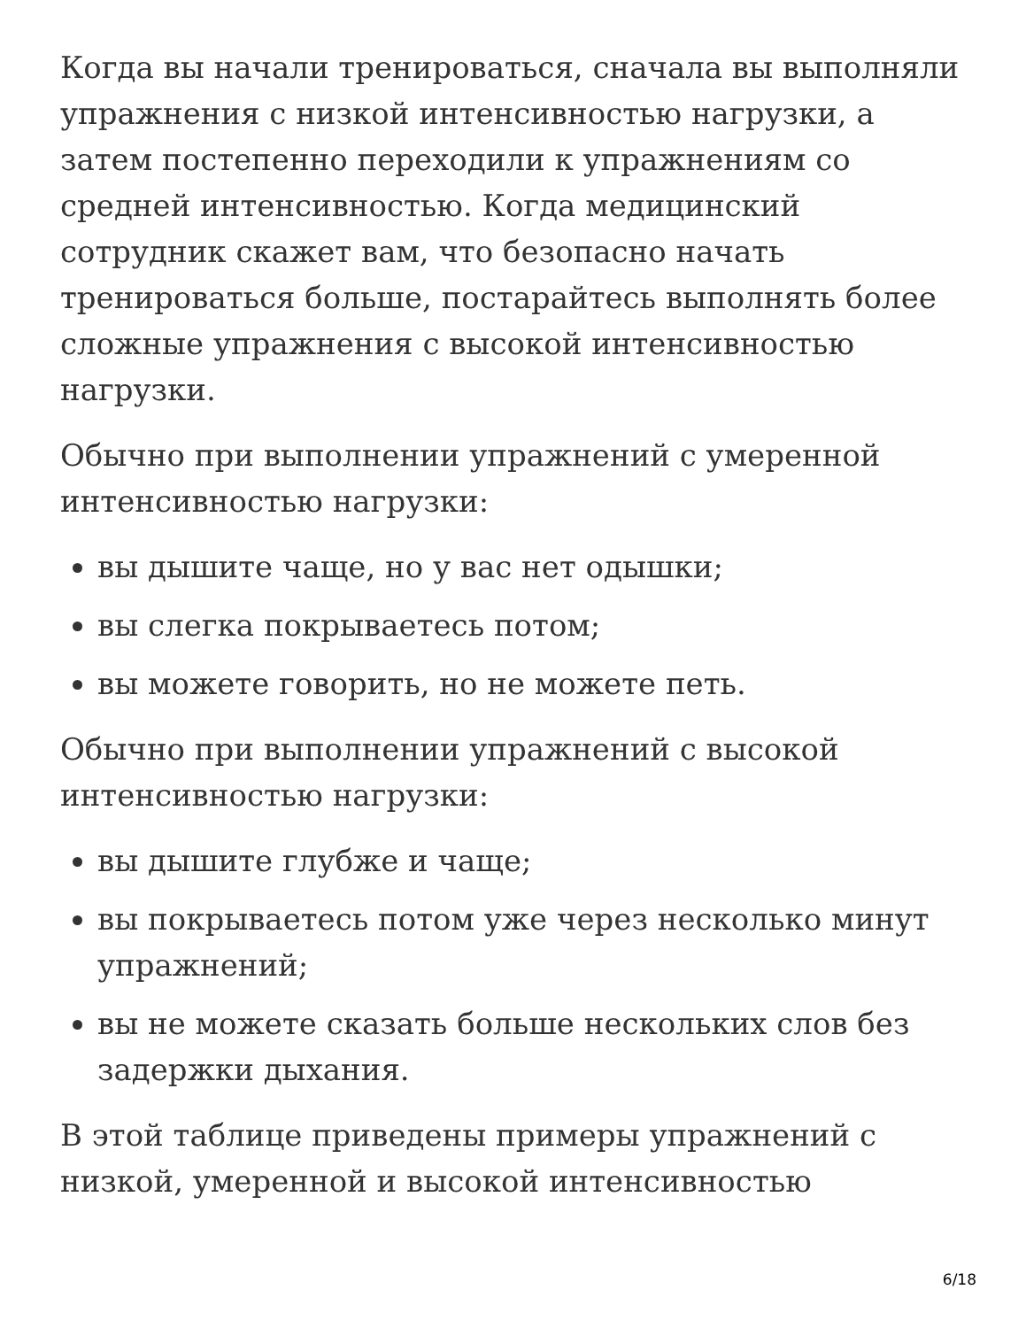Когда вы начали тренироваться, сначала вы выполняли упражнения с низкой интенсивностью нагрузки, а затем постепенно переходили к упражнениям со средней интенсивностью. Когда медицинский сотрудник скажет вам, что безопасно начать тренироваться больше, постарайтесь выполнять более сложные упражнения с высокой интенсивностью нагрузки.
Обычно при выполнении упражнений с умеренной интенсивностью нагрузки:
вы дышите чаще, но у вас нет одышки;
вы слегка покрываетесь потом;
вы можете говорить, но не можете петь.
Обычно при выполнении упражнений с высокой интенсивностью нагрузки:
вы дышите глубже и чаще;
вы покрываетесь потом уже через несколько минут упражнений;
вы не можете сказать больше нескольких слов без задержки дыхания.
В этой таблице приведены примеры упражнений с низкой, умеренной и высокой интенсивностью
6/18